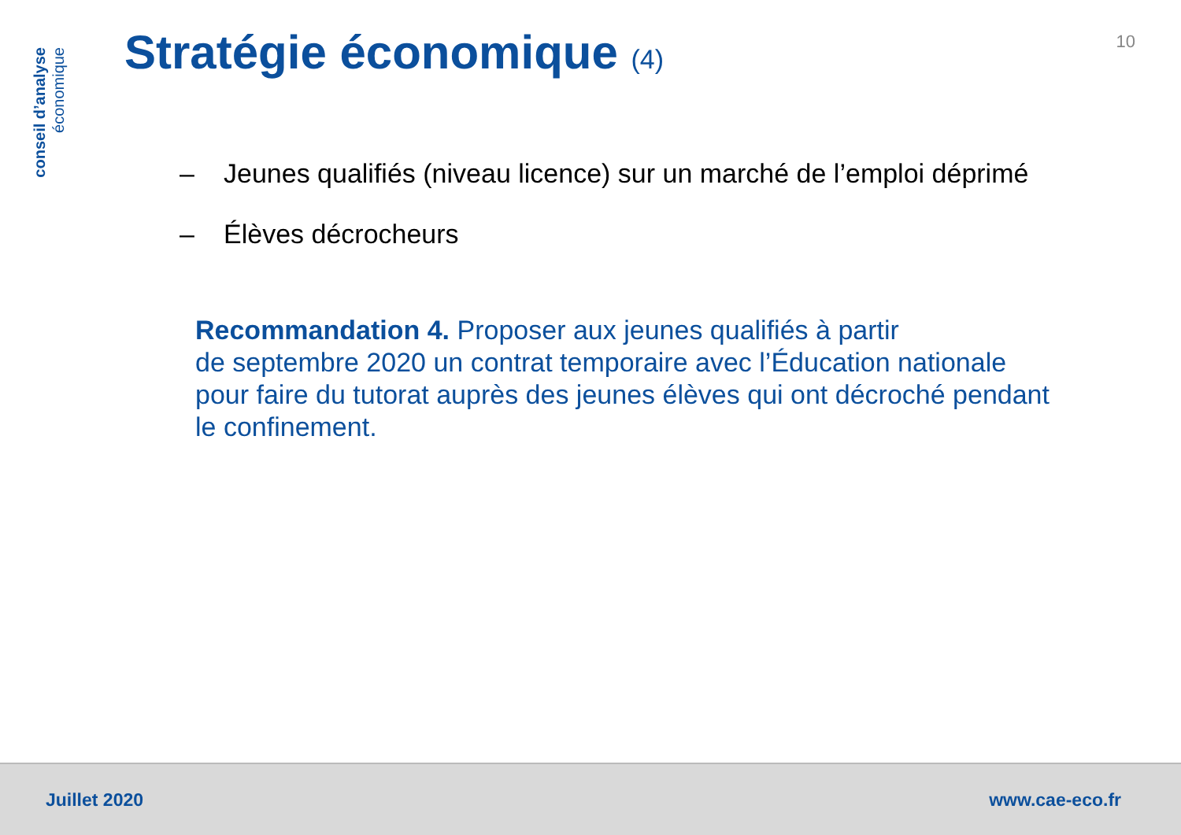conseil d’analyse
économique
10
Stratégie économique (4)
– Jeunes qualifiés (niveau licence) sur un marché de l’emploi déprimé
– Élèves décrocheurs
Recommandation 4. Proposer aux jeunes qualifiés à partir
de septembre 2020 un contrat temporaire avec l’Éducation nationale pour faire du tutorat auprès des jeunes élèves qui ont décroché pendant le confinement.
Juillet 2020 www.cae-eco.fr